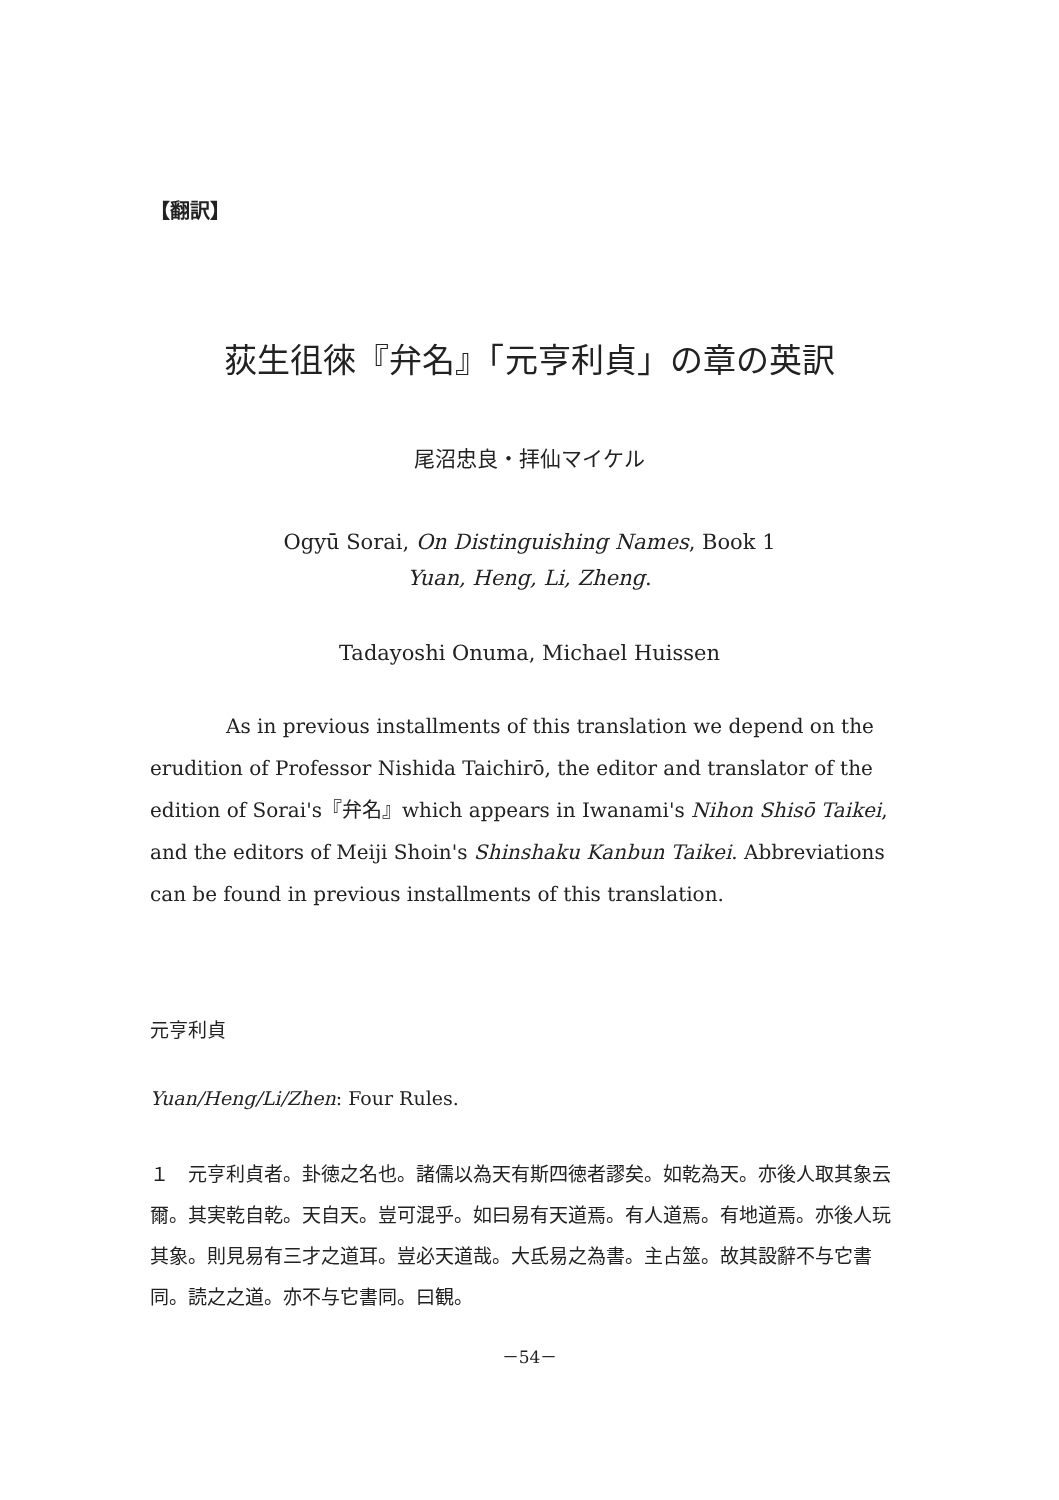【翻訳】
荻生徂徠『弁名』「元亨利貞」の章の英訳
尾沼忠良・拝仙マイケル
Ogyū Sorai, On Distinguishing Names, Book 1
Yuan, Heng, Li, Zheng.
Tadayoshi Onuma, Michael Huissen
As in previous installments of this translation we depend on the erudition of Professor Nishida Taichirō, the editor and translator of the edition of Sorai's『弁名』which appears in Iwanami's Nihon Shisō Taikei, and the editors of Meiji Shoin's Shinshaku Kanbun Taikei. Abbreviations can be found in previous installments of this translation.
元亨利貞
Yuan/Heng/Li/Zhen: Four Rules.
１　元亨利貞者。卦徳之名也。諸儒以為天有斯四徳者謬矣。如乾為天。亦後人取其象云爾。其実乾自乾。天自天。豈可混乎。如曰易有天道焉。有人道焉。有地道焉。亦後人玩其象。則見易有三才之道耳。豈必天道哉。大氐易之為書。主占筮。故其設辭不与它書同。読之之道。亦不与它書同。曰観。
－54－